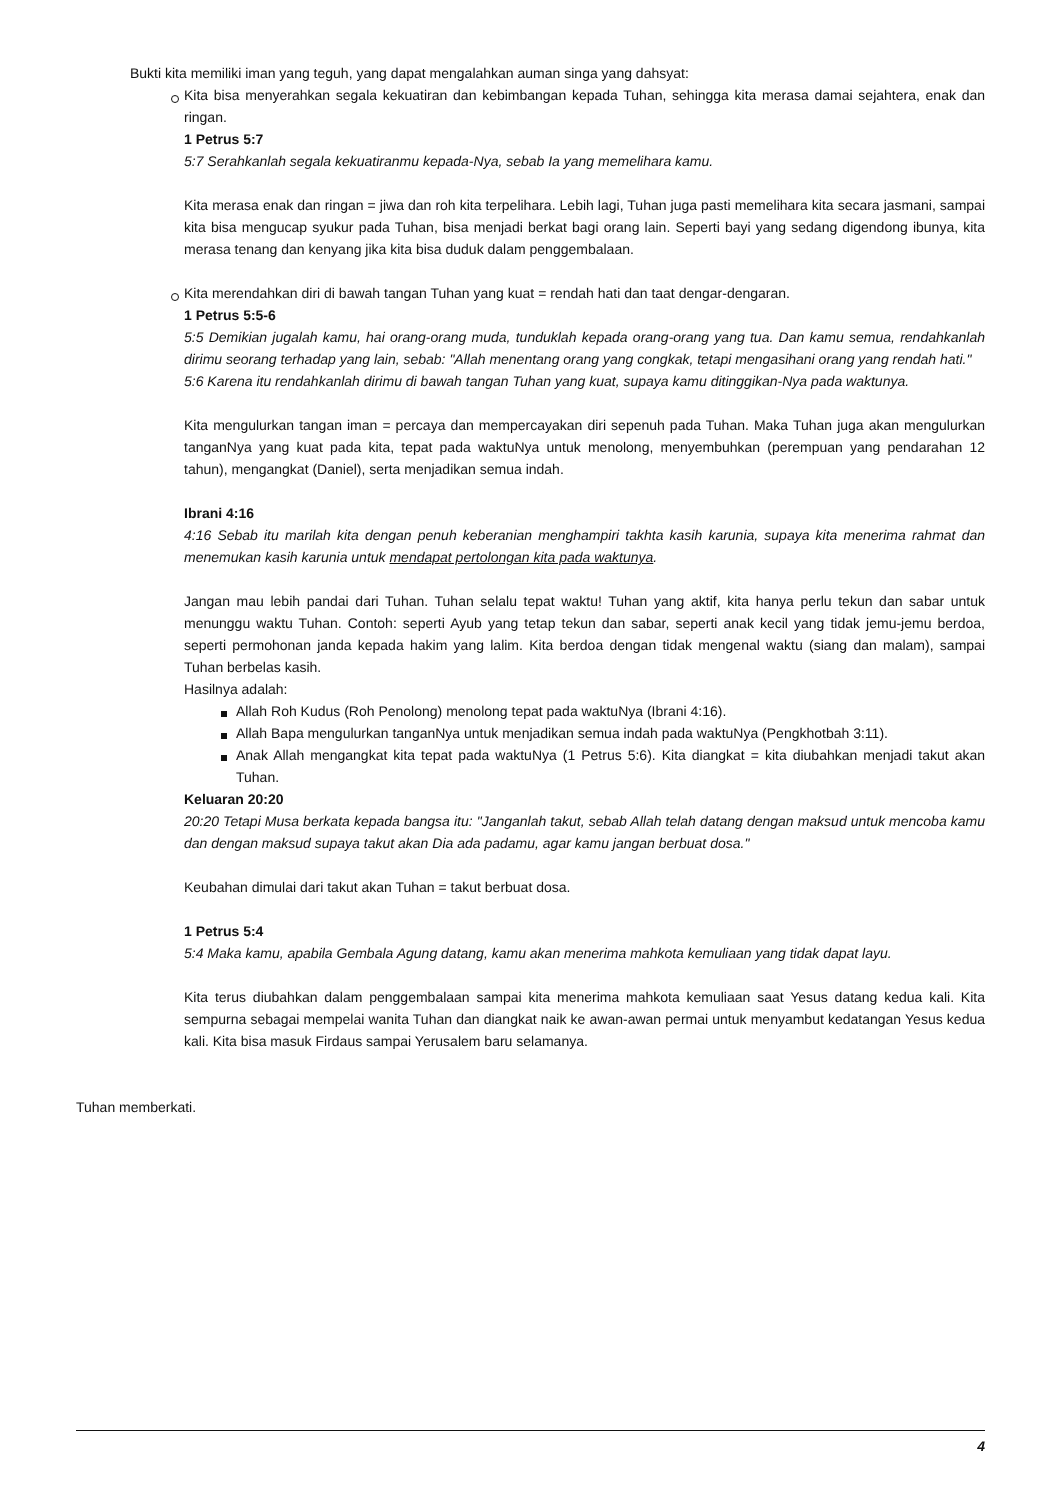Bukti kita memiliki iman yang teguh, yang dapat mengalahkan auman singa yang dahsyat:
Kita bisa menyerahkan segala kekuatiran dan kebimbangan kepada Tuhan, sehingga kita merasa damai sejahtera, enak dan ringan.
1 Petrus 5:7
5:7 Serahkanlah segala kekuatiranmu kepada-Nya, sebab Ia yang memelihara kamu.
Kita merasa enak dan ringan = jiwa dan roh kita terpelihara. Lebih lagi, Tuhan juga pasti memelihara kita secara jasmani, sampai kita bisa mengucap syukur pada Tuhan, bisa menjadi berkat bagi orang lain. Seperti bayi yang sedang digendong ibunya, kita merasa tenang dan kenyang jika kita bisa duduk dalam penggembalaan.
Kita merendahkan diri di bawah tangan Tuhan yang kuat = rendah hati dan taat dengar-dengaran.
1 Petrus 5:5-6
5:5 Demikian jugalah kamu, hai orang-orang muda, tunduklah kepada orang-orang yang tua. Dan kamu semua, rendahkanlah dirimu seorang terhadap yang lain, sebab: "Allah menentang orang yang congkak, tetapi mengasihani orang yang rendah hati."
5:6 Karena itu rendahkanlah dirimu di bawah tangan Tuhan yang kuat, supaya kamu ditinggikan-Nya pada waktunya.
Kita mengulurkan tangan iman = percaya dan mempercayakan diri sepenuh pada Tuhan. Maka Tuhan juga akan mengulurkan tanganNya yang kuat pada kita, tepat pada waktuNya untuk menolong, menyembuhkan (perempuan yang pendarahan 12 tahun), mengangkat (Daniel), serta menjadikan semua indah.
Ibrani 4:16
4:16 Sebab itu marilah kita dengan penuh keberanian menghampiri takhta kasih karunia, supaya kita menerima rahmat dan menemukan kasih karunia untuk mendapat pertolongan kita pada waktunya.
Jangan mau lebih pandai dari Tuhan. Tuhan selalu tepat waktu! Tuhan yang aktif, kita hanya perlu tekun dan sabar untuk menunggu waktu Tuhan. Contoh: seperti Ayub yang tetap tekun dan sabar, seperti anak kecil yang tidak jemu-jemu berdoa, seperti permohonan janda kepada hakim yang lalim. Kita berdoa dengan tidak mengenal waktu (siang dan malam), sampai Tuhan berbelas kasih.
Hasilnya adalah:
Allah Roh Kudus (Roh Penolong) menolong tepat pada waktuNya (Ibrani 4:16).
Allah Bapa mengulurkan tanganNya untuk menjadikan semua indah pada waktuNya (Pengkhotbah 3:11).
Anak Allah mengangkat kita tepat pada waktuNya (1 Petrus 5:6). Kita diangkat = kita diubahkan menjadi takut akan Tuhan.
Keluaran 20:20
20:20 Tetapi Musa berkata kepada bangsa itu: "Janganlah takut, sebab Allah telah datang dengan maksud untuk mencoba kamu dan dengan maksud supaya takut akan Dia ada padamu, agar kamu jangan berbuat dosa."
Keubahan dimulai dari takut akan Tuhan = takut berbuat dosa.
1 Petrus 5:4
5:4 Maka kamu, apabila Gembala Agung datang, kamu akan menerima mahkota kemuliaan yang tidak dapat layu.
Kita terus diubahkan dalam penggembalaan sampai kita menerima mahkota kemuliaan saat Yesus datang kedua kali. Kita sempurna sebagai mempelai wanita Tuhan dan diangkat naik ke awan-awan permai untuk menyambut kedatangan Yesus kedua kali. Kita bisa masuk Firdaus sampai Yerusalem baru selamanya.
Tuhan memberkati.
4